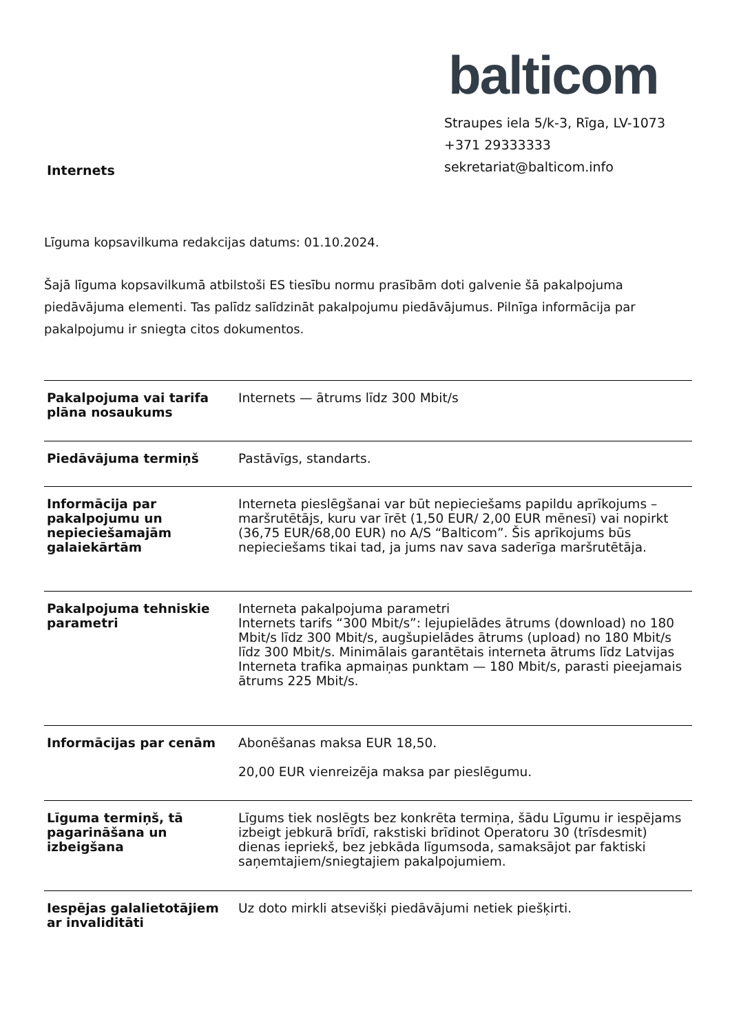Internets
balticom
Straupes iela 5/k-3, Rīga, LV-1073
+371 29333333
sekretariat@balticom.info
Līguma kopsavilkuma redakcijas datums: 01.10.2024.
Šajā līguma kopsavilkumā atbilstoši ES tiesību normu prasībām doti galvenie šā pakalpojuma piedāvājuma elementi. Tas palīdz salīdzināt pakalpojumu piedāvājumus. Pilnīga informācija par pakalpojumu ir sniegta citos dokumentos.
| Pakalpojuma vai tarifa plāna nosaukums | Internets — ātrums līdz 300 Mbit/s |
| Piedāvājuma termiņš | Pastāvīgs, standarts. |
| Informācija par pakalpojumu un nepieciešamajām galaiekārtām | Interneta pieslēgšanai var būt nepieciešams papildu aprīkojums – maršrutētājs, kuru var īrēt (1,50 EUR/ 2,00 EUR mēnesī) vai nopirkt (36,75 EUR/68,00 EUR) no A/S “Balticom”. Šis aprīkojums būs nepieciešams tikai tad, ja jums nav sava saderīga maršrutētāja. |
| Pakalpojuma tehniskie parametri | Interneta pakalpojuma parametri Internets tarifs “300 Mbit/s”: lejupielādes ātrums (download) no 180 Mbit/s līdz 300 Mbit/s, augšupielādes ātrums (upload) no 180 Mbit/s līdz 300 Mbit/s. Minimālais garantētais interneta ātrums līdz Latvijas Interneta trafika apmaiņas punktam — 180 Mbit/s, parasti pieejamais ātrums 225 Mbit/s. |
| Informācijas par cenām | Abonēšanas maksa EUR 18,50. 20,00 EUR vienreizēja maksa par pieslēgumu. |
| Līguma termiņš, tā pagarināšana un izbeigšana | Līgums tiek noslēgts bez konkrēta termiņa, šādu Līgumu ir iespējams izbeigt jebkurā brīdī, rakstiski brīdinot Operatoru 30 (trīsdesmit) dienas iepriekš, bez jebkāda līgumsoda, samaksājot par faktiski saņemtajiem/sniegtajiem pakalpojumiem. |
| Iespējas galalietotājiem ar invaliditāti | Uz doto mirkli atsevišķi piedāvājumi netiek piešķirti. |